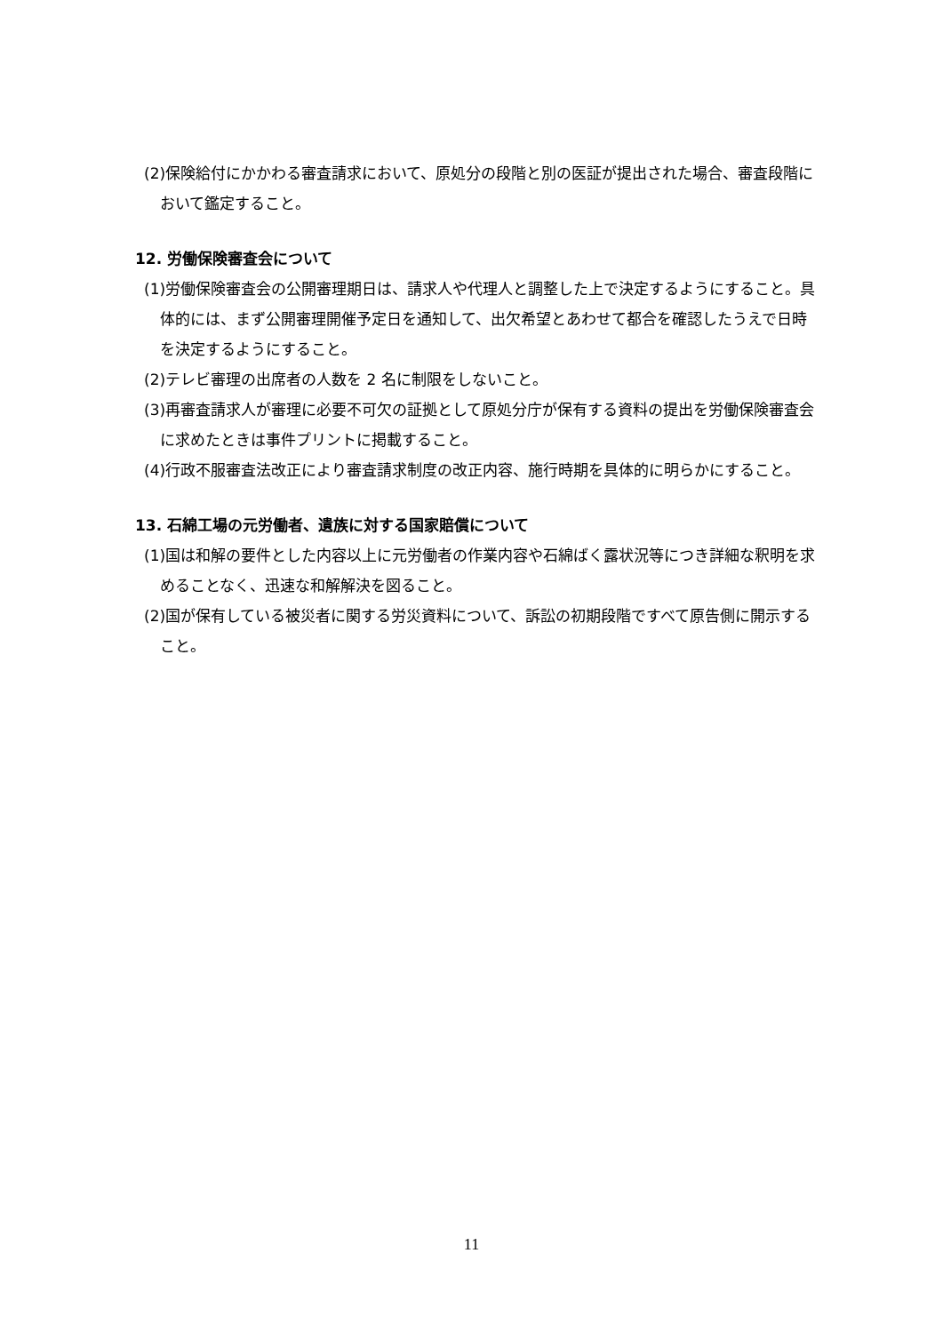(2)保険給付にかかわる審査請求において、原処分の段階と別の医証が提出された場合、審査段階において鑑定すること。
12. 労働保険審査会について
(1)労働保険審査会の公開審理期日は、請求人や代理人と調整した上で決定するようにすること。具体的には、まず公開審理開催予定日を通知して、出欠希望とあわせて都合を確認したうえで日時を決定するようにすること。
(2)テレビ審理の出席者の人数を 2 名に制限をしないこと。
(3)再審査請求人が審理に必要不可欠の証拠として原処分庁が保有する資料の提出を労働保険審査会に求めたときは事件プリントに掲載すること。
(4)行政不服審査法改正により審査請求制度の改正内容、施行時期を具体的に明らかにすること。
13. 石綿工場の元労働者、遺族に対する国家賠償について
(1)国は和解の要件とした内容以上に元労働者の作業内容や石綿ばく露状況等につき詳細な釈明を求めることなく、迅速な和解解決を図ること。
(2)国が保有している被災者に関する労災資料について、訴訟の初期段階ですべて原告側に開示すること。
11